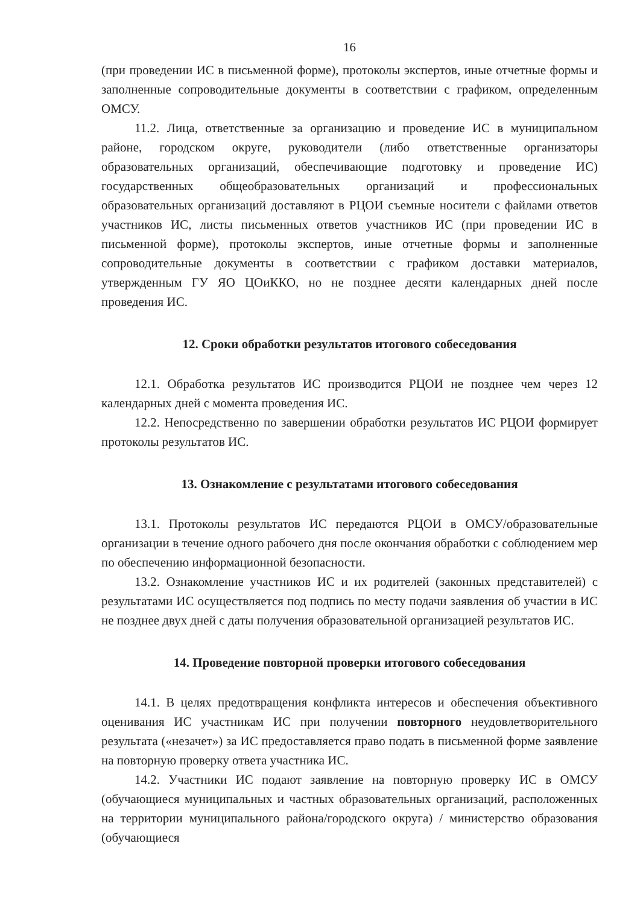16
(при проведении ИС в письменной форме), протоколы экспертов, иные отчетные формы и заполненные сопроводительные документы в соответствии с графиком, определенным ОМСУ.
11.2. Лица, ответственные за организацию и проведение ИС в муниципальном районе, городском округе, руководители (либо ответственные организаторы образовательных организаций, обеспечивающие подготовку и проведение ИС) государственных общеобразовательных организаций и профессиональных образовательных организаций доставляют в РЦОИ съемные носители с файлами ответов участников ИС, листы письменных ответов участников ИС (при проведении ИС в письменной форме), протоколы экспертов, иные отчетные формы и заполненные сопроводительные документы в соответствии с графиком доставки материалов, утвержденным ГУ ЯО ЦОиККО, но не позднее десяти календарных дней после проведения ИС.
12. Сроки обработки результатов итогового собеседования
12.1. Обработка результатов ИС производится РЦОИ не позднее чем через 12 календарных дней с момента проведения ИС.
12.2. Непосредственно по завершении обработки результатов ИС РЦОИ формирует протоколы результатов ИС.
13. Ознакомление с результатами итогового собеседования
13.1. Протоколы результатов ИС передаются РЦОИ в ОМСУ/образовательные организации в течение одного рабочего дня после окончания обработки с соблюдением мер по обеспечению информационной безопасности.
13.2. Ознакомление участников ИС и их родителей (законных представителей) с результатами ИС осуществляется под подпись по месту подачи заявления об участии в ИС не позднее двух дней с даты получения образовательной организацией результатов ИС.
14. Проведение повторной проверки итогового собеседования
14.1. В целях предотвращения конфликта интересов и обеспечения объективного оценивания ИС участникам ИС при получении повторного неудовлетворительного результата («незачет») за ИС предоставляется право подать в письменной форме заявление на повторную проверку ответа участника ИС.
14.2. Участники ИС подают заявление на повторную проверку ИС в ОМСУ (обучающиеся муниципальных и частных образовательных организаций, расположенных на территории муниципального района/городского округа) / министерство образования (обучающиеся